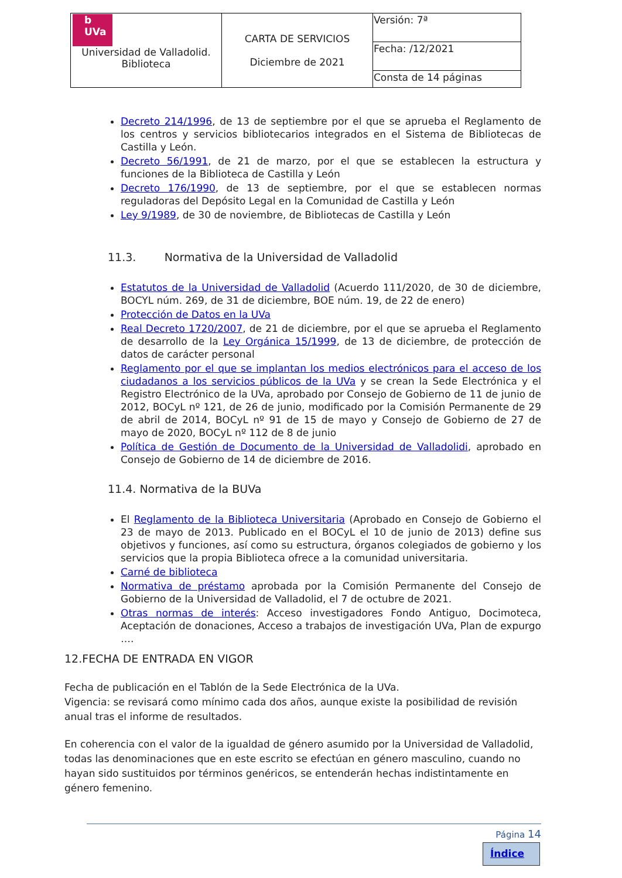| b UVa Universidad de Valladolid. Biblioteca | CARTA DE SERVICIOS Diciembre de 2021 | Versión: 7ª |
| | | Fecha: /12/2021 |
| | | Consta de 14 páginas |
Decreto 214/1996, de 13 de septiembre por el que se aprueba el Reglamento de los centros y servicios bibliotecarios integrados en el Sistema de Bibliotecas de Castilla y León.
Decreto 56/1991, de 21 de marzo, por el que se establecen la estructura y funciones de la Biblioteca de Castilla y León
Decreto 176/1990, de 13 de septiembre, por el que se establecen normas reguladoras del Depósito Legal en la Comunidad de Castilla y León
Ley 9/1989, de 30 de noviembre, de Bibliotecas de Castilla y León
11.3. Normativa de la Universidad de Valladolid
Estatutos de la Universidad de Valladolid (Acuerdo 111/2020, de 30 de diciembre, BOCYL núm. 269, de 31 de diciembre, BOE núm. 19, de 22 de enero)
Protección de Datos en la UVa
Real Decreto 1720/2007, de 21 de diciembre, por el que se aprueba el Reglamento de desarrollo de la Ley Orgánica 15/1999, de 13 de diciembre, de protección de datos de carácter personal
Reglamento por el que se implantan los medios electrónicos para el acceso de los ciudadanos a los servicios públicos de la UVa y se crean la Sede Electrónica y el Registro Electrónico de la UVa, aprobado por Consejo de Gobierno de 11 de junio de 2012, BOCyL nº 121, de 26 de junio, modificado por la Comisión Permanente de 29 de abril de 2014, BOCyL nº 91 de 15 de mayo y Consejo de Gobierno de 27 de mayo de 2020, BOCyL nº 112 de 8 de junio
Política de Gestión de Documento de la Universidad de Valladolidi, aprobado en Consejo de Gobierno de 14 de diciembre de 2016.
11.4. Normativa de la BUVa
El Reglamento de la Biblioteca Universitaria (Aprobado en Consejo de Gobierno el 23 de mayo de 2013. Publicado en el BOCyL el 10 de junio de 2013) define sus objetivos y funciones, así como su estructura, órganos colegiados de gobierno y los servicios que la propia Biblioteca ofrece a la comunidad universitaria.
Carné de biblioteca
Normativa de préstamo aprobada por la Comisión Permanente del Consejo de Gobierno de la Universidad de Valladolid, el 7 de octubre de 2021.
Otras normas de interés: Acceso investigadores Fondo Antiguo, Docimoteca, Aceptación de donaciones, Acceso a trabajos de investigación UVa, Plan de expurgo ….
12.FECHA DE ENTRADA EN VIGOR
Fecha de publicación en el Tablón de la Sede Electrónica de la UVa.
Vigencia: se revisará como mínimo cada dos años, aunque existe la posibilidad de revisión anual tras el informe de resultados.
En coherencia con el valor de la igualdad de género asumido por la Universidad de Valladolid, todas las denominaciones que en este escrito se efectúan en género masculino, cuando no hayan sido sustituidos por términos genéricos, se entenderán hechas indistintamente en género femenino.
Página 14
Índice